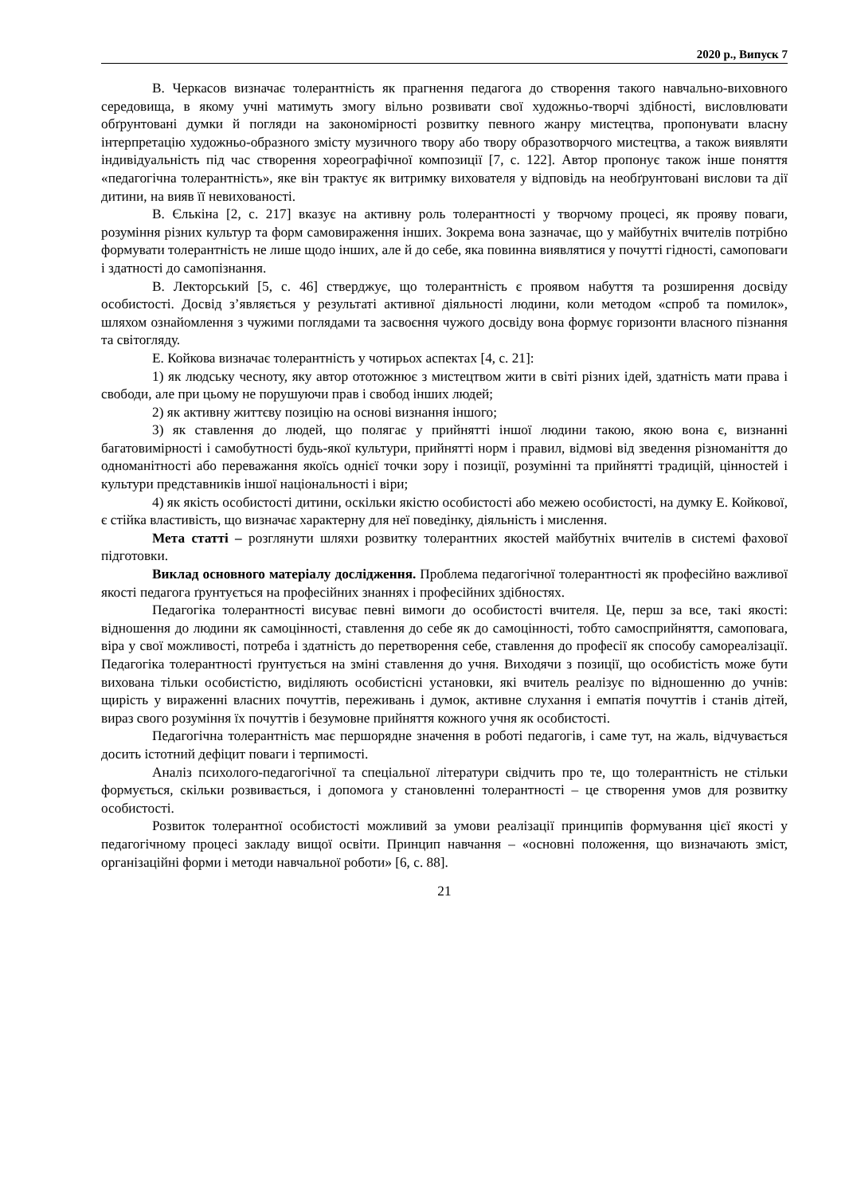2020 р., Випуск 7
В. Черкасов визначає толерантність як прагнення педагога до створення такого навчально-виховного середовища, в якому учні матимуть змогу вільно розвивати свої художньо-творчі здібності, висловлювати обґрунтовані думки й погляди на закономірності розвитку певного жанру мистецтва, пропонувати власну інтерпретацію художньо-образного змісту музичного твору або твору образотворчого мистецтва, а також виявляти індивідуальність під час створення хореографічної композиції [7, с. 122]. Автор пропонує також інше поняття «педагогічна толерантність», яке він трактує як витримку вихователя у відповідь на необґрунтовані вислови та дії дитини, на вияв її невихованості.
В. Єлькіна [2, с. 217] вказує на активну роль толерантності у творчому процесі, як прояву поваги, розуміння різних культур та форм самовираження інших. Зокрема вона зазначає, що у майбутніх вчителів потрібно формувати толерантність не лише щодо інших, але й до себе, яка повинна виявлятися у почутті гідності, самоповаги і здатності до самопізнання.
В. Лекторський [5, с. 46] стверджує, що толерантність є проявом набуття та розширення досвіду особистості. Досвід з’являється у результаті активної діяльності людини, коли методом «спроб та помилок», шляхом ознайомлення з чужими поглядами та засвоєння чужого досвіду вона формує горизонти власного пізнання та світогляду.
Е. Койкова визначає толерантність у чотирьох аспектах [4, с. 21]:
1) як людську чесноту, яку автор ототожнює з мистецтвом жити в світі різних ідей, здатність мати права і свободи, але при цьому не порушуючи прав і свобод інших людей;
2) як активну життєву позицію на основі визнання іншого;
3) як ставлення до людей, що полягає у прийнятті іншої людини такою, якою вона є, визнанні багатовимірності і самобутності будь-якої культури, прийнятті норм і правил, відмові від зведення різноманіття до одноманітності або переважання якоїсь однієї точки зору і позиції, розумінні та прийнятті традицій, цінностей і культури представників іншої національності і віри;
4) як якість особистості дитини, оскільки якістю особистості або межею особистості, на думку Е. Койкової, є стійка властивість, що визначає характерну для неї поведінку, діяльність і мислення.
Мета статті – розглянути шляхи розвитку толерантних якостей майбутніх вчителів в системі фахової підготовки.
Виклад основного матеріалу дослідження. Проблема педагогічної толерантності як професійно важливої якості педагога ґрунтується на професійних знаннях і професійних здібностях.
Педагогіка толерантності висуває певні вимоги до особистості вчителя. Це, перш за все, такі якості: відношення до людини як самоцінності, ставлення до себе як до самоцінності, тобто самосприйняття, самоповага, віра у свої можливості, потреба і здатність до перетворення себе, ставлення до професії як способу самореалізації. Педагогіка толерантності ґрунтується на зміні ставлення до учня. Виходячи з позиції, що особистість може бути вихована тільки особистістю, виділяють особистісні установки, які вчитель реалізує по відношенню до учнів: щирість у вираженні власних почуттів, переживань і думок, активне слухання і емпатія почуттів і станів дітей, вираз свого розуміння їх почуттів і безумовне прийняття кожного учня як особистості.
Педагогічна толерантність має першорядне значення в роботі педагогів, і саме тут, на жаль, відчувається досить істотний дефіцит поваги і терпимості.
Аналіз психолого-педагогічної та спеціальної літератури свідчить про те, що толерантність не стільки формується, скільки розвивається, і допомога у становленні толерантності – це створення умов для розвитку особистості.
Розвиток толерантної особистості можливий за умови реалізації принципів формування цієї якості у педагогічному процесі закладу вищої освіти. Принцип навчання – «основні положення, що визначають зміст, організаційні форми і методи навчальної роботи» [6, с. 88].
21